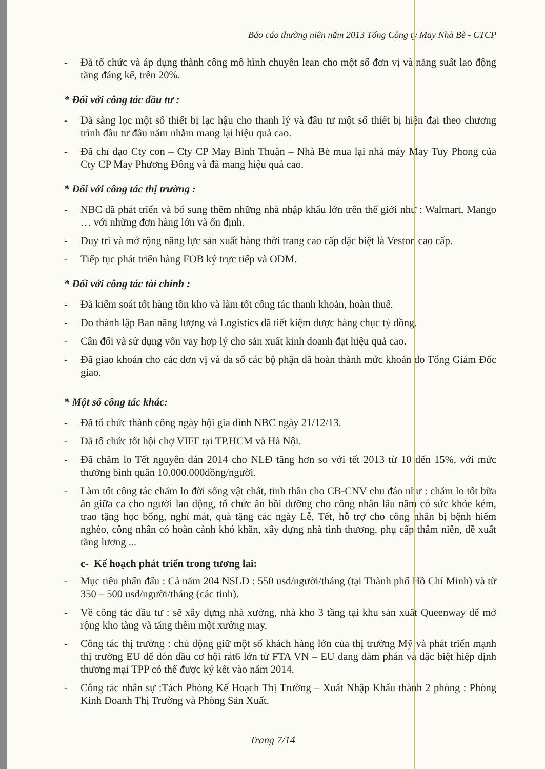Báo cáo thường niên năm 2013 Tổng Công ty May Nhà Bè - CTCP
- Đã tổ chức và áp dụng thành công mô hình chuyền lean cho một số đơn vị và năng suất lao động tăng đáng kể, trên 20%.
* Đối với công tác đầu tư :
- Đã sàng lọc một số thiết bị lạc hậu cho thanh lý và đâu tư một số thiết bị hiện đại theo chương trình đầu tư đầu năm nhằm mang lại hiệu quả cao.
- Đã chỉ đạo Cty con – Cty CP May Bình Thuận – Nhà Bè mua lại nhà máy May Tuy Phong của Cty CP May Phương Đông và đã mang hiệu quả cao.
* Đối với công tác thị trường :
- NBC đã phát triển và bổ sung thêm những nhà nhập khẩu lớn trên thế giới như : Walmart, Mango … với những đơn hàng lớn và ổn định.
- Duy trì và mở rộng năng lực sản xuất hàng thời trang cao cấp đặc biệt là Veston cao cấp.
- Tiếp tục phát triển hàng FOB ký trực tiếp và ODM.
* Đối với công tác tài chính :
- Đã kiểm soát tốt hàng tồn kho và làm tốt công tác thanh khoản, hoàn thuế.
- Do thành lập Ban năng lượng và Logistics đã tiết kiệm được hàng chục tỷ đồng.
- Cân đối và sử dụng vốn vay hợp lý cho sản xuất kinh doanh đạt hiệu quả cao.
- Đã giao khoán cho các đơn vị và đa số các bộ phận đã hoàn thành mức khoán do Tổng Giám Đốc giao.
* Một số công tác khác:
- Đã tổ chức thành công ngày hội gia đình NBC ngày 21/12/13.
- Đã tổ chức tốt hội chợ VIFF tại TP.HCM và Hà Nội.
- Đã chăm lo Tết nguyên đán 2014 cho NLĐ tăng hơn so với tết 2013 từ 10 đến 15%, với mức thưởng bình quân 10.000.000đồng/người.
- Làm tốt công tác chăm lo đời sống vật chất, tinh thần cho CB-CNV chu đáo như : chăm lo tốt bữa ăn giữa ca cho người lao động, tổ chức ăn bồi dưỡng cho công nhân lâu năm có sức khỏe kém, trao tặng học bổng, nghỉ mát, quà tặng các ngày Lễ, Tết, hỗ trợ cho công nhân bị bệnh hiểm nghèo, công nhân có hoàn cảnh khó khăn, xây dựng nhà tình thương, phụ cấp thâm niên, đề xuất tăng lương ...
c- Kế hoạch phát triển trong tương lai:
- Mục tiêu phấn đấu : Cả năm 204 NSLĐ : 550 usd/người/tháng (tại Thành phố Hồ Chí Minh) và từ 350 – 500 usd/người/tháng (các tỉnh).
- Về công tác đầu tư : sẽ xây dựng nhà xưởng, nhà kho 3 tầng tại khu sản xuất Queenway để mở rộng kho tàng và tăng thêm một xưởng may.
- Công tác thị trường : chủ động giữ một số khách hàng lớn của thị trường Mỹ và phát triển mạnh thị trường EU để đón đầu cơ hội rát6 lớn từ FTA VN – EU đang đàm phán và đặc biệt hiệp định thương mại TPP có thể được ký kết vào năm 2014.
- Công tác nhân sự :Tách Phòng Kế Hoạch Thị Trường – Xuất Nhập Khẩu thành 2 phòng : Phòng Kinh Doanh Thị Trường và Phòng Sản Xuất.
Trang 7/14